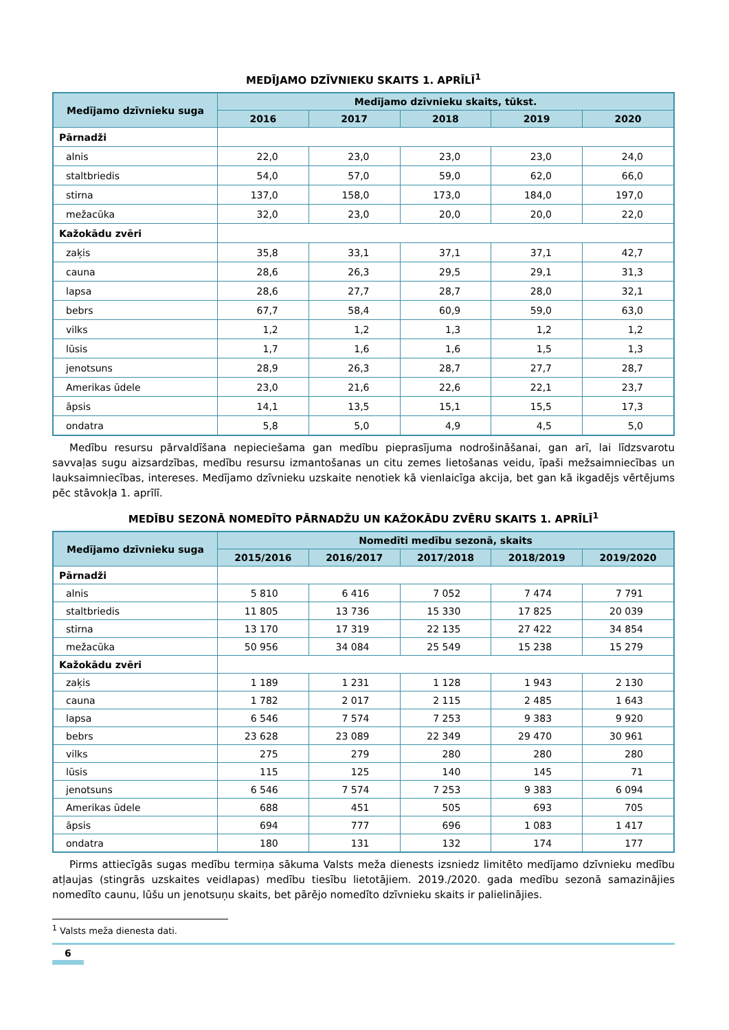MEDĪJAMO DZĪVNIEKU SKAITS 1. APRĪLĪ<sup>1</sup>
| Medījamo dzīvnieku suga | Medījamo dzīvnieku skaits, tūkst. | | | | |
| --- | --- | --- | --- | --- | --- |
| | 2016 | 2017 | 2018 | 2019 | 2020 |
| Pārnadži | | | | | |
| alnis | 22,0 | 23,0 | 23,0 | 23,0 | 24,0 |
| staltbriedis | 54,0 | 57,0 | 59,0 | 62,0 | 66,0 |
| stirna | 137,0 | 158,0 | 173,0 | 184,0 | 197,0 |
| mežacūka | 32,0 | 23,0 | 20,0 | 20,0 | 22,0 |
| Kažokādu zvēri | | | | | |
| zaķis | 35,8 | 33,1 | 37,1 | 37,1 | 42,7 |
| cauna | 28,6 | 26,3 | 29,5 | 29,1 | 31,3 |
| lapsa | 28,6 | 27,7 | 28,7 | 28,0 | 32,1 |
| bebrs | 67,7 | 58,4 | 60,9 | 59,0 | 63,0 |
| vilks | 1,2 | 1,2 | 1,3 | 1,2 | 1,2 |
| lūsis | 1,7 | 1,6 | 1,6 | 1,5 | 1,3 |
| jenotsuns | 28,9 | 26,3 | 28,7 | 27,7 | 28,7 |
| Amerikas ūdele | 23,0 | 21,6 | 22,6 | 22,1 | 23,7 |
| āpsis | 14,1 | 13,5 | 15,1 | 15,5 | 17,3 |
| ondatra | 5,8 | 5,0 | 4,9 | 4,5 | 5,0 |
Medību resursu pārvaldīšana nepieciešama gan medību pieprasījuma nodrošināšanai, gan arī, lai līdzsvarotu savvaļas sugu aizsardzības, medību resursu izmantošanas un citu zemes lietošanas veidu, īpaši mežsaimniecības un lauksaimniecības, intereses. Medījamo dzīvnieku uzskaite nenotiek kā vienlaicīga akcija, bet gan kā ikgadējs vērtējums pēc stāvokļa 1. aprīlī.
MEDĪBU SEZONĀ NOMEDĪTO PĀRNADŽU UN KAŽOKĀDU ZVĒRU SKAITS 1. APRĪLĪ<sup>1</sup>
| Medījamo dzīvnieku suga | Nomedīti medību sezonā, skaits | | | | |
| --- | --- | --- | --- | --- | --- |
| | 2015/2016 | 2016/2017 | 2017/2018 | 2018/2019 | 2019/2020 |
| Pārnadži | | | | | |
| alnis | 5 810 | 6 416 | 7 052 | 7 474 | 7 791 |
| staltbriedis | 11 805 | 13 736 | 15 330 | 17 825 | 20 039 |
| stirna | 13 170 | 17 319 | 22 135 | 27 422 | 34 854 |
| mežacūka | 50 956 | 34 084 | 25 549 | 15 238 | 15 279 |
| Kažokādu zvēri | | | | | |
| zaķis | 1 189 | 1 231 | 1 128 | 1 943 | 2 130 |
| cauna | 1 782 | 2 017 | 2 115 | 2 485 | 1 643 |
| lapsa | 6 546 | 7 574 | 7 253 | 9 383 | 9 920 |
| bebrs | 23 628 | 23 089 | 22 349 | 29 470 | 30 961 |
| vilks | 275 | 279 | 280 | 280 | 280 |
| lūsis | 115 | 125 | 140 | 145 | 71 |
| jenotsuns | 6 546 | 7 574 | 7 253 | 9 383 | 6 094 |
| Amerikas ūdele | 688 | 451 | 505 | 693 | 705 |
| āpsis | 694 | 777 | 696 | 1 083 | 1 417 |
| ondatra | 180 | 131 | 132 | 174 | 177 |
Pirms attiecīgās sugas medību termiņa sākuma Valsts meža dienests izsniedz limitēto medījamo dzīvnieku medību atļaujas (stingrās uzskaites veidlapas) medību tiesību lietotājiem. 2019./2020. gada medību sezonā samazinājies nomedīto caunu, lūšu un jenotsuņu skaits, bet pārējo nomedīto dzīvnieku skaits ir palielinājies.
<sup>1</sup> Valsts meža dienesta dati.
6